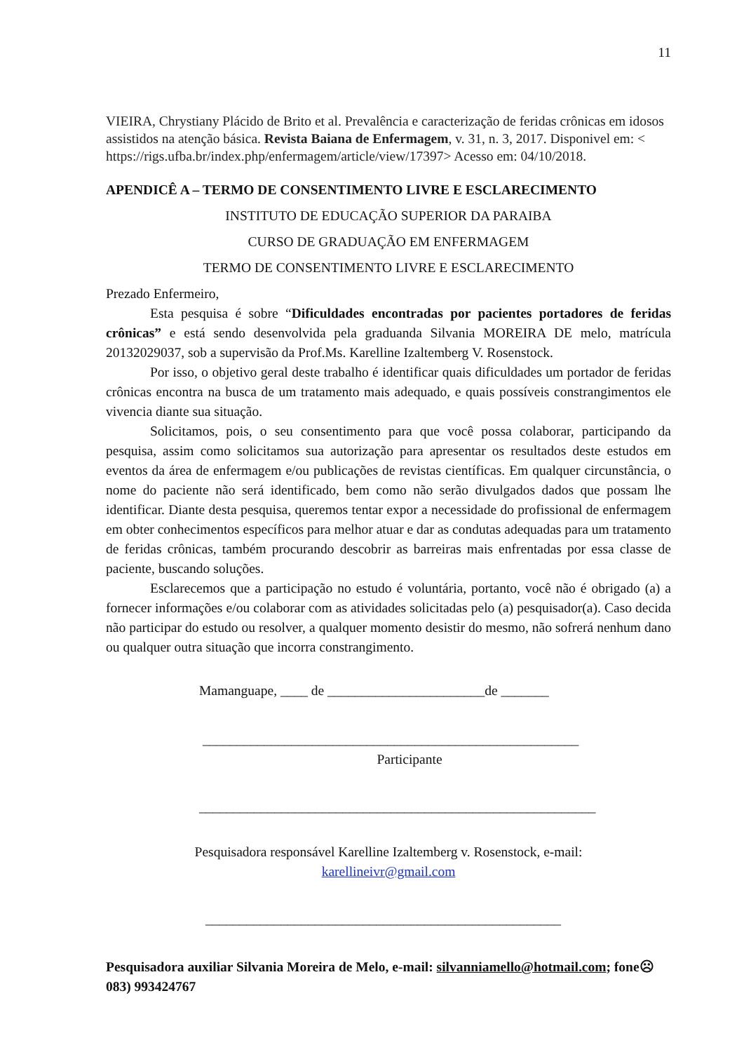11
VIEIRA, Chrystiany Plácido de Brito et al. Prevalência e caracterização de feridas crônicas em idosos assistidos na atenção básica. Revista Baiana de Enfermagem, v. 31, n. 3, 2017. Disponivel em: < https://rigs.ufba.br/index.php/enfermagem/article/view/17397> Acesso em: 04/10/2018.
APENDICÊ A – TERMO DE CONSENTIMENTO LIVRE E ESCLARECIMENTO
INSTITUTO DE EDUCAÇÃO SUPERIOR DA PARAIBA
CURSO DE GRADUAÇÃO EM ENFERMAGEM
TERMO DE CONSENTIMENTO LIVRE E ESCLARECIMENTO
Prezado Enfermeiro,
Esta pesquisa é sobre “Dificuldades encontradas por pacientes portadores de feridas crônicas” e está sendo desenvolvida pela graduanda Silvania MOREIRA DE melo, matrícula 20132029037, sob a supervisão da Prof.Ms. Karelline Izaltemberg V. Rosenstock.
Por isso, o objetivo geral deste trabalho é identificar quais dificuldades um portador de feridas crônicas encontra na busca de um tratamento mais adequado, e quais possíveis constrangimentos ele vivencia diante sua situação.
Solicitamos, pois, o seu consentimento para que você possa colaborar, participando da pesquisa, assim como solicitamos sua autorização para apresentar os resultados deste estudos em eventos da área de enfermagem e/ou publicações de revistas científicas. Em qualquer circunstância, o nome do paciente não será identificado, bem como não serão divulgados dados que possam lhe identificar. Diante desta pesquisa, queremos tentar expor a necessidade do profissional de enfermagem em obter conhecimentos específicos para melhor atuar e dar as condutas adequadas para um tratamento de feridas crônicas, também procurando descobrir as barreiras mais enfrentadas por essa classe de paciente, buscando soluções.
Esclarecemos que a participação no estudo é voluntária, portanto, você não é obrigado (a) a fornecer informações e/ou colaborar com as atividades solicitadas pelo (a) pesquisador(a). Caso decida não participar do estudo ou resolver, a qualquer momento desistir do mesmo, não sofrerá nenhum dano ou qualquer outra situação que incorra constrangimento.
Mamanguape, ____ de _______________________de _______
_______________________________________________________
Participante
__________________________________________________________
Pesquisadora responsável Karelline Izaltemberg v. Rosenstock, e-mail:
karellineivr@gmail.com
____________________________________________________
Pesquisadora auxiliar Silvania Moreira de Melo, e-mail: silvanniamello@hotmail.com; fone☹083) 993424767